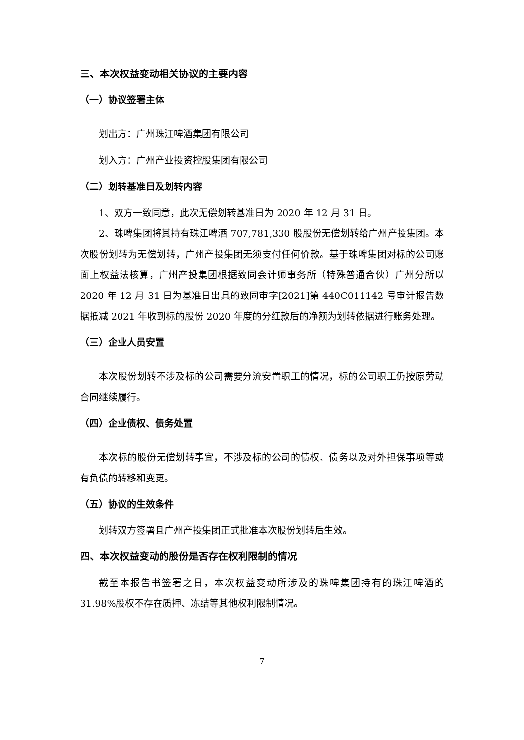三、本次权益变动相关协议的主要内容
（一）协议签署主体
划出方：广州珠江啤酒集团有限公司
划入方：广州产业投资控股集团有限公司
（二）划转基准日及划转内容
1、双方一致同意，此次无偿划转基准日为 2020 年 12 月 31 日。
2、珠啤集团将其持有珠江啤酒 707,781,330 股股份无偿划转给广州产投集团。本次股份划转为无偿划转，广州产投集团无须支付任何价款。基于珠啤集团对标的公司账面上权益法核算，广州产投集团根据致同会计师事务所（特殊普通合伙）广州分所以 2020 年 12 月 31 日为基准日出具的致同审字[2021]第 440C011142 号审计报告数据抵减 2021 年收到标的股份 2020 年度的分红款后的净额为划转依据进行账务处理。
（三）企业人员安置
本次股份划转不涉及标的公司需要分流安置职工的情况，标的公司职工仍按原劳动合同继续履行。
（四）企业债权、债务处置
本次标的股份无偿划转事宜，不涉及标的公司的债权、债务以及对外担保事项等或有负债的转移和变更。
（五）协议的生效条件
划转双方签署且广州产投集团正式批准本次股份划转后生效。
四、本次权益变动的股份是否存在权利限制的情况
截至本报告书签署之日，本次权益变动所涉及的珠啤集团持有的珠江啤酒的31.98%股权不存在质押、冻结等其他权利限制情况。
7